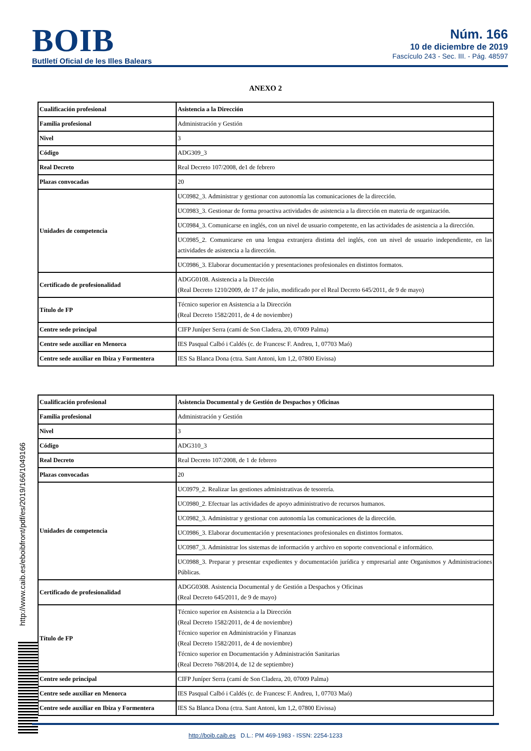BOIB
Butlletí Oficial de les Illes Balears
Núm. 166
10 de diciembre de 2019
Fascículo 243 - Sec. III. - Pág. 48597
ANEXO 2
| Cualificación profesional | Asistencia a la Dirección |
| Familia profesional | Administración y Gestión |
| Nivel | 3 |
| Código | ADG309_3 |
| Real Decreto | Real Decreto 107/2008, de1 de febrero |
| Plazas convocadas | 20 |
| Unidades de competencia | UC0982_3. Administrar y gestionar con autonomía las comunicaciones de la dirección. |
| | UC0983_3. Gestionar de forma proactiva actividades de asistencia a la dirección en materia de organización. |
| | UC0984_3. Comunicarse en inglés, con un nivel de usuario competente, en las actividades de asistencia a la dirección. |
| | UC0985_2. Comunicarse en una lengua extranjera distinta del inglés, con un nivel de usuario independiente, en las actividades de asistencia a la dirección. |
| | UC0986_3. Elaborar documentación y presentaciones profesionales en distintos formatos. |
| Certificado de profesionalidad | ADGG0108. Asistencia a la Dirección (Real Decreto 1210/2009, de 17 de julio, modificado por el Real Decreto 645/2011, de 9 de mayo) |
| Título de FP | Técnico superior en Asistencia a la Dirección (Real Decreto 1582/2011, de 4 de noviembre) |
| Centre sede principal | CIFP Juníper Serra (camí de Son Cladera, 20, 07009 Palma) |
| Centre sede auxiliar en Menorca | IES Pasqual Calbó i Caldés (c. de Francesc F. Andreu, 1, 07703 Maó) |
| Centre sede auxiliar en Ibiza y Formentera | IES Sa Blanca Dona (ctra. Sant Antoni, km 1,2, 07800 Eivissa) |
| Cualificación profesional | Asistencia Documental y de Gestión de Despachos y Oficinas |
| Familia profesional | Administración y Gestión |
| Nivel | 3 |
| Código | ADG310_3 |
| Real Decreto | Real Decreto 107/2008, de 1 de febrero |
| Plazas convocadas | 20 |
| Unidades de competencia | UC0979_2. Realizar las gestiones administrativas de tesorería. |
| | UC0980_2. Efectuar las actividades de apoyo administrativo de recursos humanos. |
| | UC0982_3. Administrar y gestionar con autonomía las comunicaciones de la dirección. |
| | UC0986_3. Elaborar documentación y presentaciones profesionales en distintos formatos. |
| | UC0987_3. Administrar los sistemas de información y archivo en soporte convencional e informático. |
| | UC0988_3. Preparar y presentar expedientes y documentación jurídica y empresarial ante Organismos y Administraciones Públicas. |
| Certificado de profesionalidad | ADGG0308. Asistencia Documental y de Gestión a Despachos y Oficinas (Real Decreto 645/2011, de 9 de mayo) |
| Título de FP | Técnico superior en Asistencia a la Dirección (Real Decreto 1582/2011, de 4 de noviembre) Técnico superior en Administración y Finanzas (Real Decreto 1582/2011, de 4 de noviembre) Técnico superior en Documentación y Administración Sanitarias (Real Decreto 768/2014, de 12 de septiembre) |
| Centre sede principal | CIFP Juníper Serra (camí de Son Cladera, 20, 07009 Palma) |
| Centre sede auxiliar en Menorca | IES Pasqual Calbó i Caldés (c. de Francesc F. Andreu, 1, 07703 Maó) |
| Centre sede auxiliar en Ibiza y Formentera | IES Sa Blanca Dona (ctra. Sant Antoni, km 1,2, 07800 Eivissa) |
http://www.caib.es/eboibfront/pdf/es/2019/166/1049166
http://boib.caib.es D.L.: PM 469-1983 - ISSN: 2254-1233